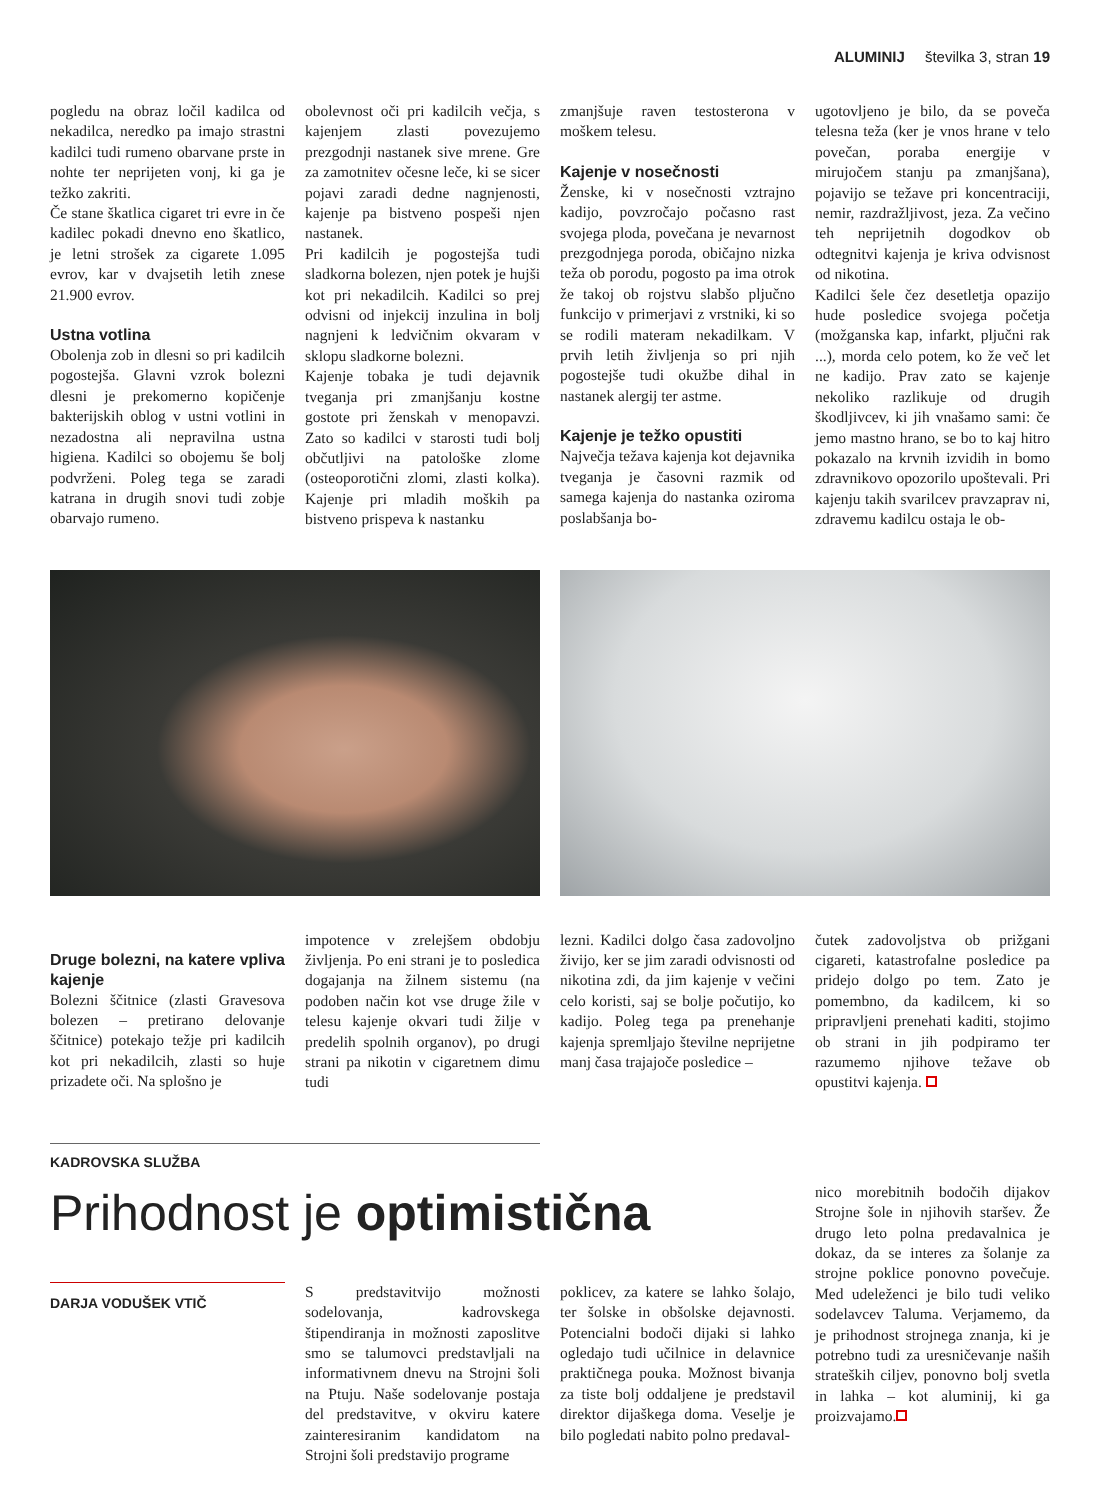ALUMINIJ številka 3, stran 19
pogledu na obraz ločil kadilca od nekadilca, neredko pa imajo strastni kadilci tudi rumeno obarvane prste in nohte ter neprijeten vonj, ki ga je težko zakriti.
Če stane škatlica cigaret tri evre in če kadilec pokadi dnevno eno škatlico, je letni strošek za cigarete 1.095 evrov, kar v dvajsetih letih znese 21.900 evrov.
Ustna votlina
Obolenja zob in dlesni so pri kadilcih pogostejša. Glavni vzrok bolezni dlesni je prekomerno kopičenje bakterijskih oblog v ustni votlini in nezadostna ali nepravilna ustna higiena. Kadilci so obojemu še bolj podvrženi. Poleg tega se zaradi katrana in drugih snovi tudi zobje obarvajo rumeno.
obolevnost oči pri kadilcih večja, s kajenjem zlasti povezujemo prezgodnji nastanek sive mrene. Gre za zamotnitev očesne leče, ki se sicer pojavi zaradi dedne nagnjenosti, kajenje pa bistveno pospeši njen nastanek.
Pri kadilcih je pogostejša tudi sladkorna bolezen, njen potek je hujši kot pri nekadilcih. Kadilci so prej odvisni od injekcij inzulina in bolj nagnjeni k ledvičnim okvaram v sklopu sladkorne bolezni.
Kajenje tobaka je tudi dejavnik tveganja pri zmanjšanju kostne gostote pri ženskah v menopavzi. Zato so kadilci v starosti tudi bolj občutljivi na patološke zlome (osteoporotični zlomi, zlasti kolka). Kajenje pri mladih moških pa bistveno prispeva k nastanku
zmanjšuje raven testosterona v moškem telesu.
Kajenje v nosečnosti
Ženske, ki v nosečnosti vztrajno kadijo, povzročajo počasno rast svojega ploda, povečana je nevarnost prezgodnjega poroda, običajno nizka teža ob porodu, pogosto pa ima otrok že takoj ob rojstvu slabšo pljučno funkcijo v primerjavi z vrstniki, ki so se rodili materam nekadilkam. V prvih letih življenja so pri njih pogostejše tudi okužbe dihal in nastanek alergij ter astme.
Kajenje je težko opustiti
Največja težava kajenja kot dejavnika tveganja je časovni razmik od samega kajenja do nastanka oziroma poslabšanja bo-
ugotovljeno je bilo, da se poveča telesna teža (ker je vnos hrane v telo povečan, poraba energije v mirujočem stanju pa zmanjšana), pojavijo se težave pri koncentraciji, nemir, razdražljivost, jeza. Za večino teh neprijetnih dogodkov ob odtegnitvi kajenja je kriva odvisnost od nikotina.
Kadilci šele čez desetletja opazijo hude posledice svojega početja (možganska kap, infarkt, pljučni rak ...), morda celo potem, ko že več let ne kadijo. Prav zato se kajenje nekoliko razlikuje od drugih škodljivcev, ki jih vnašamo sami: če jemo mastno hrano, se bo to kaj hitro pokazalo na krvnih izvidih in bomo zdravnikovo opozorilo upoštevali. Pri kajenju takih svarilcev pravzaprav ni, zdravemu kadilcu ostaja le ob-
Druge bolezni, na katere vpliva kajenje
Bolezni ščitnice (zlasti Gravesova bolezen – pretirano delovanje ščitnice) potekajo težje pri kadilcih kot pri nekadilcih, zlasti so huje prizadete oči. Na splošno je
impotence v zrelejšem obdobju življenja. Po eni strani je to posledica dogajanja na žilnem sistemu (na podoben način kot vse druge žile v telesu kajenje okvari tudi žilje v predelih spolnih organov), po drugi strani pa nikotin v cigaretnem dimu tudi
lezni. Kadilci dolgo časa zadovoljno živijo, ker se jim zaradi odvisnosti od nikotina zdi, da jim kajenje v večini celo koristi, saj se bolje počutijo, ko kadijo. Poleg tega pa prenehanje kajenja spremljajo številne neprijetne manj časa trajajoče posledice –
čutek zadovoljstva ob prižgani cigareti, katastrofalne posledice pa pridejo dolgo po tem. Zato je pomembno, da kadilcem, ki so pripravljeni prenehati kaditi, stojimo ob strani in jih podpiramo ter razumemo njihove težave ob opustitvi kajenja.
KADROVSKA SLUŽBA
Prihodnost je optimistična
DARJA VODUŠEK VTIČ
S predstavitvijo možnosti sodelovanja, kadrovskega štipendiranja in možnosti zaposlitve smo se talumovci predstavljali na informativnem dnevu na Strojni šoli na Ptuju. Naše sodelovanje postaja del predstavitve, v okviru katere zainteresiranim kandidatom na Strojni šoli predstavijo programe
poklicev, za katere se lahko šolajo, ter šolske in obšolske dejavnosti. Potencialni bodoči dijaki si lahko ogledajo tudi učilnice in delavnice praktičnega pouka. Možnost bivanja za tiste bolj oddaljene je predstavil direktor dijaškega doma. Veselje je bilo pogledati nabito polno predaval-
nico morebitnih bodočih dijakov Strojne šole in njihovih staršev. Že drugo leto polna predavalnica je dokaz, da se interes za šolanje za strojne poklice ponovno povečuje. Med udeleženci je bilo tudi veliko sodelavcev Taluma. Verjamemo, da je prihodnost strojnega znanja, ki je potrebno tudi za uresničevanje naših strateških ciljev, ponovno bolj svetla in lahka – kot aluminij, ki ga proizvajamo.